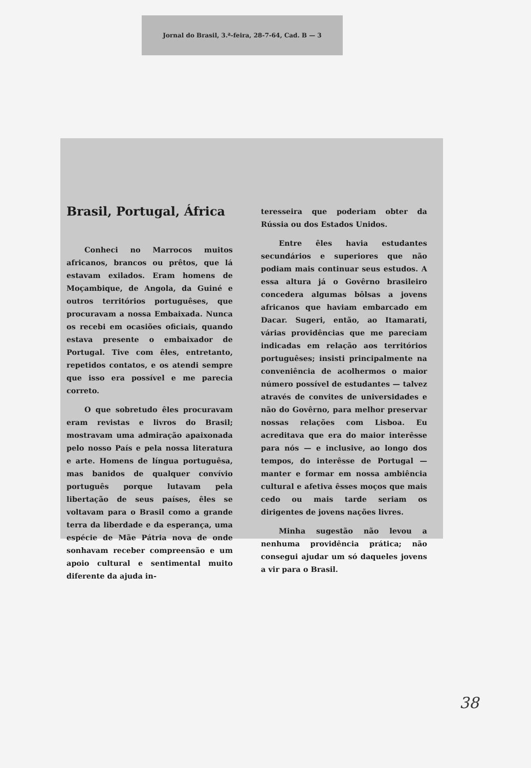Jornal do Brasil, 3.ª-feira, 28-7-64, Cad. B — 3
Brasil, Portugal, África
Conheci no Marrocos muitos africanos, brancos ou prêtos, que lá estavam exilados. Eram homens de Moçambique, de Angola, da Guiné e outros territórios portuguêses, que procuravam a nossa Embaixada. Nunca os recebi em ocasiões oficiais, quando estava presente o embaixador de Portugal. Tive com êles, entretanto, repetidos contatos, e os atendi sempre que isso era possível e me parecia correto.
O que sobretudo êles procuravam eram revistas e livros do Brasil; mostravam uma admiração apaixonada pelo nosso País e pela nossa literatura e arte. Homens de língua portuguêsa, mas banidos de qualquer convívio português porque lutavam pela libertação de seus países, êles se voltavam para o Brasil como a grande terra da liberdade e da esperança, uma espécie de Mãe Pátria nova de onde sonhavam receber compreensão e um apoio cultural e sentimental muito diferente da ajuda in-
teresseira que poderiam obter da Rússia ou dos Estados Unidos.
Entre êles havia estudantes secundários e superiores que não podiam mais continuar seus estudos. A essa altura já o Govêrno brasileiro concedera algumas bôlsas a jovens africanos que haviam embarcado em Dacar. Sugeri, então, ao Itamarati, várias providências que me pareciam indicadas em relação aos territórios portuguêses; insisti principalmente na conveniência de acolhermos o maior número possível de estudantes — talvez através de convites de universidades e não do Govêrno, para melhor preservar nossas relações com Lisboa. Eu acreditava que era do maior interêsse para nós — e inclusive, ao longo dos tempos, do interêsse de Portugal — manter e formar em nossa ambiência cultural e afetiva êsses moços que mais cedo ou mais tarde seriam os dirigentes de jovens nações livres.
Minha sugestão não levou a nenhuma providência prática; não consegui ajudar um só daqueles jovens a vir para o Brasil.
38